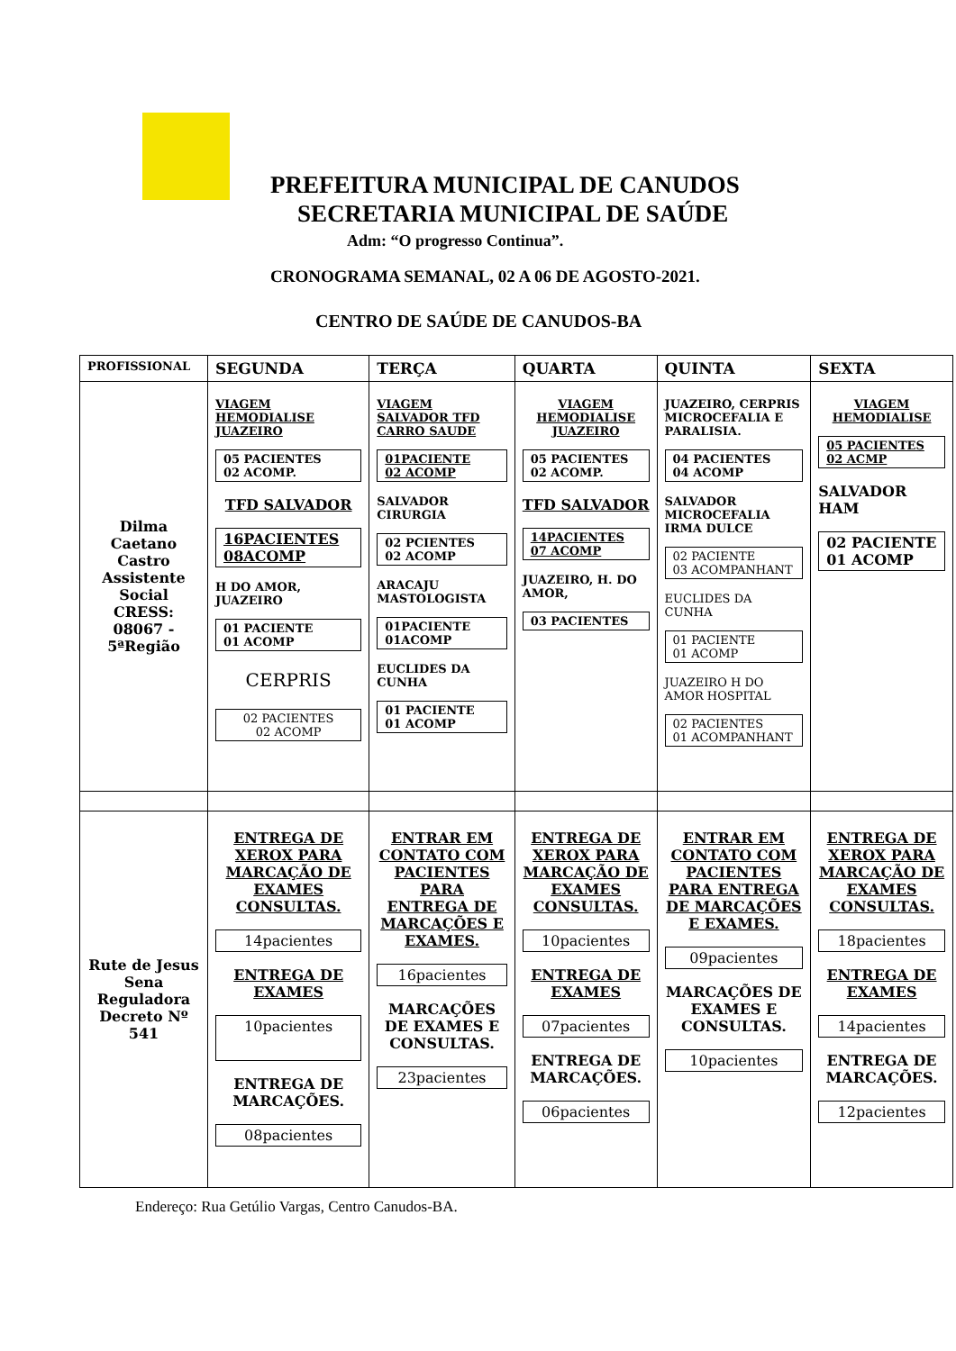PREFEITURA MUNICIPAL DE CANUDOS
SECRETARIA MUNICIPAL DE SAÚDE
Adm: “O progresso Continua”.
CRONOGRAMA SEMANAL, 02 A 06 DE AGOSTO-2021.
CENTRO DE SAÚDE DE CANUDOS-BA
| PROFISSIONAL | SEGUNDA | TERÇA | QUARTA | QUINTA | SEXTA |
| --- | --- | --- | --- | --- | --- |
| Dilma Caetano Castro Assistente Social CRESS: 08067 - 5ªRegião | VIAGEM HEMODIALISE JUAZEIRO 05 PACIENTES 02 ACOMP. TFD SALVADOR 16PACIENTES 08ACOMP H DO AMOR, JUAZEIRO 01 PACIENTE 01 ACOMP CERPRIS 02 PACIENTES 02 ACOMP | VIAGEM SALVADOR TFD CARRO SAUDE 01PACIENTE 02 ACOMP SALVADOR CIRURGIA 02 PCIENTES 02 ACOMP ARACAJU MASTOLOGISTA 01PACIENTE 01ACOMP EUCLIDES DA CUNHA 01 PACIENTE 01 ACOMP | VIAGEM HEMODIALISE JUAZEIRO 05 PACIENTES 02 ACOMP. TFD SALVADOR 14PACIENTES 07 ACOMP JUAZEIRO, H. DO AMOR, 03 PACIENTES | JUAZEIRO, CERPRIS MICROCEFALIA E PARALISIA. 04 PACIENTES 04 ACOMP SALVADOR MICROCEFALIA IRMA DULCE 02 PACIENTE 03 ACOMPANHANT EUCLIDES DA CUNHA 01 PACIENTE 01 ACOMP JUAZEIRO H DO AMOR HOSPITAL 02 PACIENTES 01 ACOMPANHANT | VIAGEM HEMODIALISE 05 PACIENTES 02 ACMP SALVADOR HAM 02 PACIENTE 01 ACOMP |
| Rute de Jesus Sena Reguladora Decreto Nº 541 | ENTREGA DE XEROX PARA MARCAÇÃO DE EXAMES CONSULTAS. 14pacientes ENTREGA DE EXAMES 10pacientes ENTREGA DE MARCAÇÕES. 08pacientes | ENTRAR EM CONTATO COM PACIENTES PARA ENTREGA DE MARCAÇÕES E EXAMES. 16pacientes MARCAÇÕES DE EXAMES E CONSULTAS. 23pacientes | ENTREGA DE XEROX PARA MARCAÇÃO DE EXAMES CONSULTAS. 10pacientes ENTREGA DE EXAMES 07pacientes ENTREGA DE MARCAÇÕES. 06pacientes | ENTRAR EM CONTATO COM PACIENTES PARA ENTREGA DE MARCAÇÕES E EXAMES. 09pacientes MARCAÇÕES DE EXAMES E CONSULTAS. 10pacientes | ENTREGA DE XEROX PARA MARCAÇÃO DE EXAMES CONSULTAS. 18pacientes ENTREGA DE EXAMES 14pacientes ENTREGA DE MARCAÇÕES. 12pacientes |
Endereço: Rua Getúlio Vargas, Centro Canudos-BA.